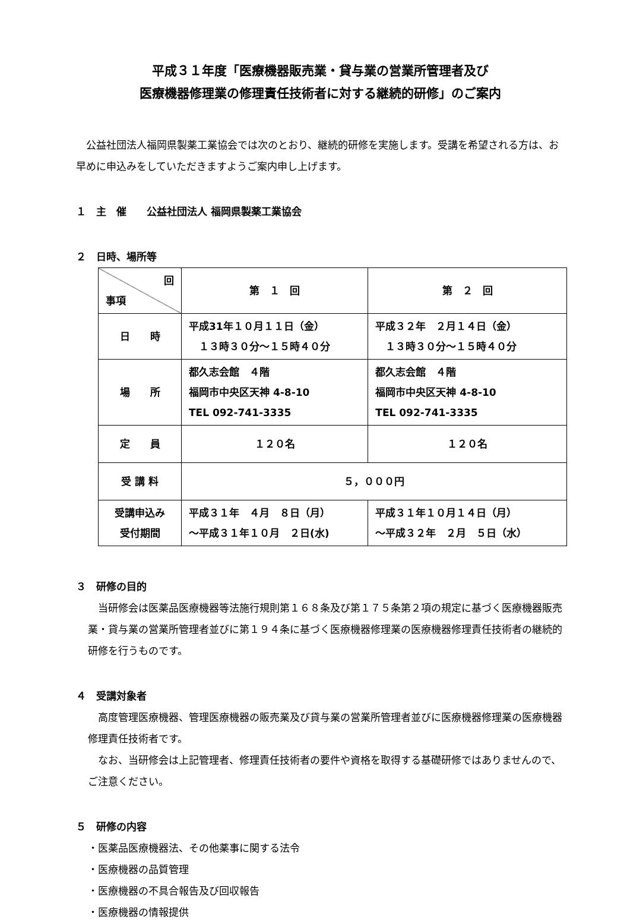平成３１年度「医療機器販売業・貸与業の営業所管理者及び
医療機器修理業の修理責任技術者に対する継続的研修」のご案内
　公益社団法人福岡県製薬工業協会では次のとおり、継続的研修を実施します。受講を希望される方は、お早めに申込みをしていただきますようご案内申し上げます。
１　主　催　　公益社団法人 福岡県製薬工業協会
２　日時、場所等
| 回 事項 | 第 １ 回 | 第 ２ 回 |
| 日 時 | 平成31年１０月１１日（金） １３時３０分～１５時４０分 | 平成３２年 ２月１４日（金） １３時３０分～１５時４０分 |
| 場 所 | 都久志会館 ４階 福岡市中央区天神 4-8-10 TEL 092-741-3335 | 都久志会館 ４階 福岡市中央区天神 4-8-10 TEL 092-741-3335 |
| 定 員 | １２０名 | １２０名 |
| 受 講 料 | ５，０００円 | |
| 受講申込み 受付期間 | 平成３１年 ４月 ８日（月） ～平成３１年１０月 ２日(水) | 平成３１年１０月１４日（月） ～平成３２年 ２月 ５日（水） |
３　研修の目的
　当研修会は医薬品医療機器等法施行規則第１６８条及び第１７５条第２項の規定に基づく医療機器販売業・貸与業の営業所管理者並びに第１９４条に基づく医療機器修理業の医療機器修理責任技術者の継続的研修を行うものです。
４　受講対象者
　高度管理医療機器、管理医療機器の販売業及び貸与業の営業所管理者並びに医療機器修理業の医療機器修理責任技術者です。
　なお、当研修会は上記管理者、修理責任技術者の要件や資格を取得する基礎研修ではありませんので、ご注意ください。
５　研修の内容
・医薬品医療機器法、その他薬事に関する法令
・医療機器の品質管理
・医療機器の不具合報告及び回収報告
・医療機器の情報提供